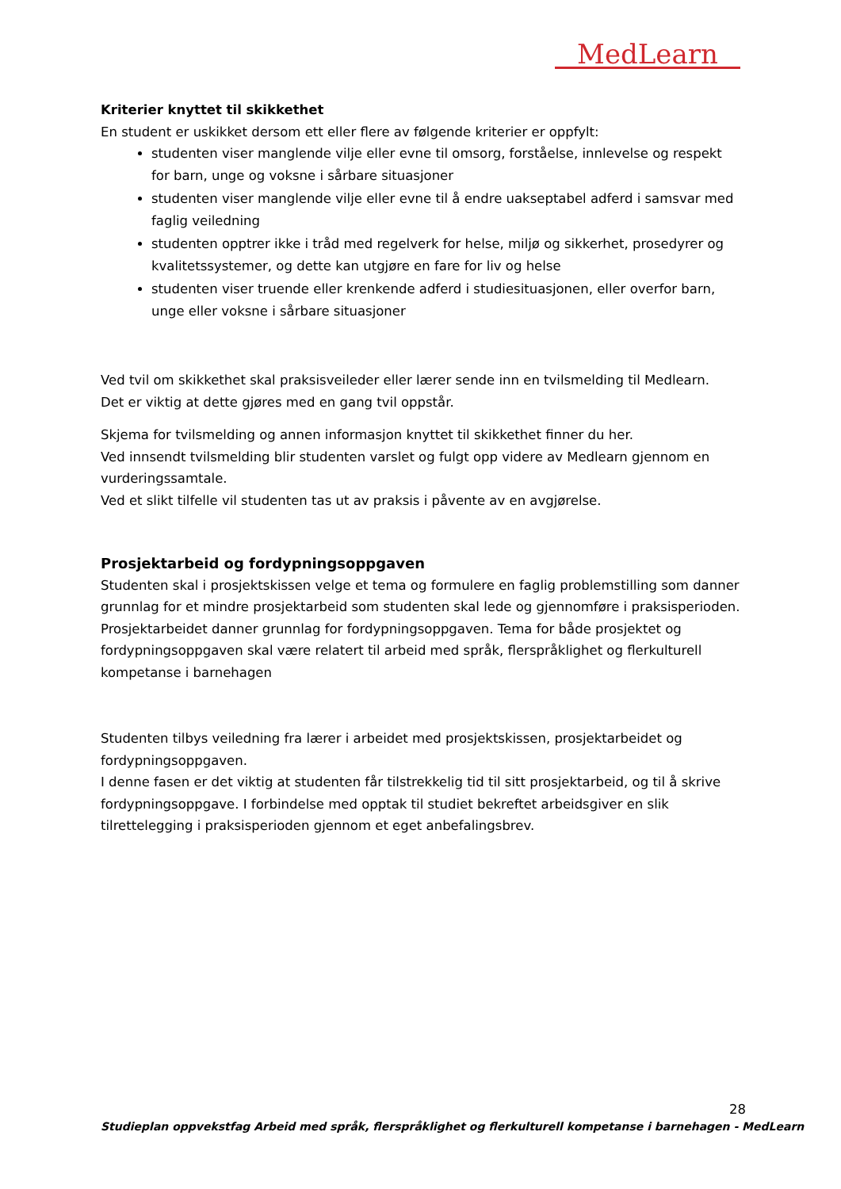MedLearn
Kriterier knyttet til skikkethet
En student er uskikket dersom ett eller flere av følgende kriterier er oppfylt:
studenten viser manglende vilje eller evne til omsorg, forståelse, innlevelse og respekt for barn, unge og voksne i sårbare situasjoner
studenten viser manglende vilje eller evne til å endre uakseptabel adferd i samsvar med faglig veiledning
studenten opptrer ikke i tråd med regelverk for helse, miljø og sikkerhet, prosedyrer og kvalitetssystemer, og dette kan utgjøre en fare for liv og helse
studenten viser truende eller krenkende adferd i studiesituasjonen, eller overfor barn, unge eller voksne i sårbare situasjoner
Ved tvil om skikkethet skal praksisveileder eller lærer sende inn en tvilsmelding til Medlearn.
Det er viktig at dette gjøres med en gang tvil oppstår.
Skjema for tvilsmelding og annen informasjon knyttet til skikkethet finner du her.
Ved innsendt tvilsmelding blir studenten varslet og fulgt opp videre av Medlearn gjennom en vurderingssamtale.
Ved et slikt tilfelle vil studenten tas ut av praksis i påvente av en avgjørelse.
Prosjektarbeid og fordypningsoppgaven
Studenten skal i prosjektskissen velge et tema og formulere en faglig problemstilling som danner grunnlag for et mindre prosjektarbeid som studenten skal lede og gjennomføre i praksisperioden. Prosjektarbeidet danner grunnlag for fordypningsoppgaven. Tema for både prosjektet og fordypningsoppgaven skal være relatert til arbeid med språk, flerspråklighet og flerkulturell kompetanse i barnehagen
Studenten tilbys veiledning fra lærer i arbeidet med prosjektskissen, prosjektarbeidet og fordypningsoppgaven.
I denne fasen er det viktig at studenten får tilstrekkelig tid til sitt prosjektarbeid, og til å skrive fordypningsoppgave. I forbindelse med opptak til studiet bekreftet arbeidsgiver en slik tilrettelegging i praksisperioden gjennom et eget anbefalingsbrev.
28
Studieplan oppvekstfag Arbeid med språk, flerspråklighet og flerkulturell kompetanse i barnehagen - MedLearn